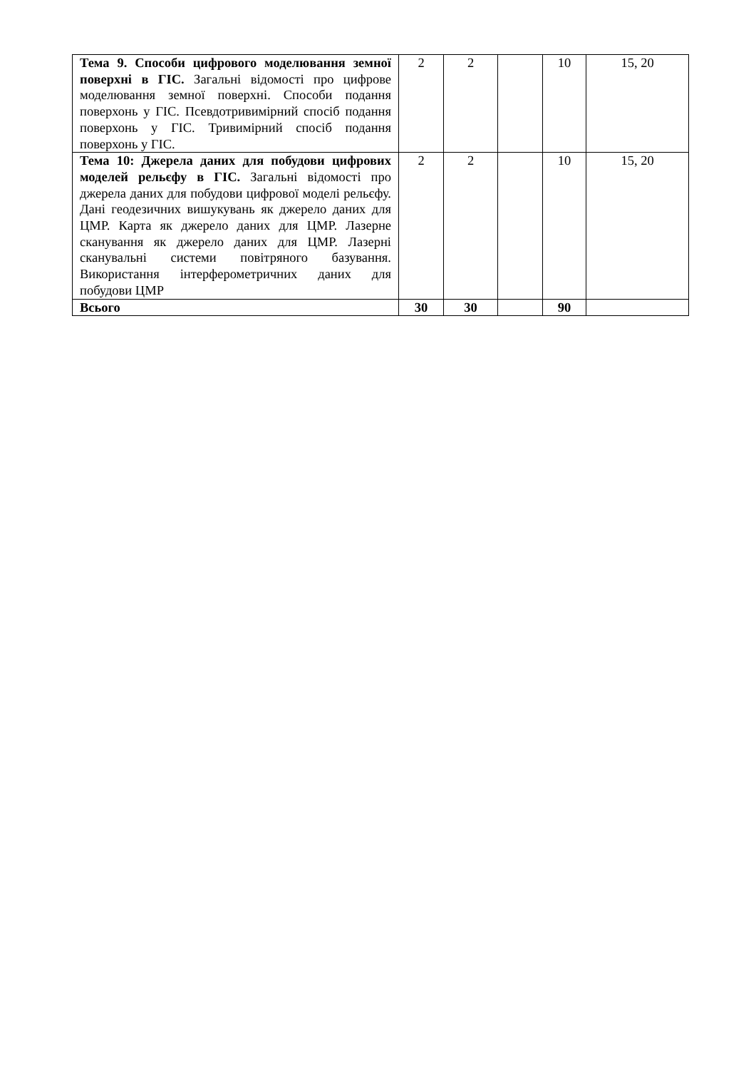| Тема 9. Способи цифрового моделювання земної поверхні в ГІС. Загальні відомості про цифрове моделювання земної поверхні. Способи подання поверхонь у ГІС. Псевдотривимірний спосіб подання поверхонь у ГІС. Тривимірний спосіб подання поверхонь у ГІС. | 2 | 2 | | 10 | 15, 20 |
| Тема 10: Джерела даних для побудови цифрових моделей рельєфу в ГІС. Загальні відомості про джерела даних для побудови цифрової моделі рельєфу. Дані геодезичних вишукувань як джерело даних для ЦМР. Карта як джерело даних для ЦМР. Лазерне сканування як джерело даних для ЦМР. Лазерні сканувальні системи повітряного базування. Використання інтерферометричних даних для побудови ЦМР | 2 | 2 | | 10 | 15, 20 |
| Всього | 30 | 30 | | 90 | |